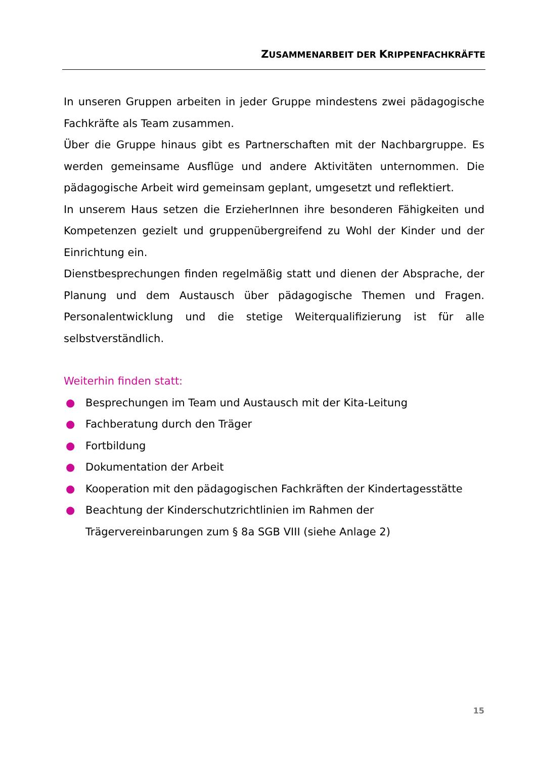ZUSAMMENARBEIT DER KRIPPENFACHKRÄFTE
In unseren Gruppen arbeiten in jeder Gruppe mindestens zwei pädago­gische Fachkräfte als Team zusammen.
Über die Gruppe hinaus gibt es Partnerschaften mit der Nachbargruppe. Es werden gemeinsame Ausflüge und andere Aktivitäten unternommen. Die pädagogische Arbeit wird gemeinsam geplant, umgesetzt und reflektiert.
In unserem Haus setzen die ErzieherInnen ihre besonderen Fähigkeiten und Kompetenzen gezielt und gruppenübergreifend zu Wohl der Kinder und der Einrichtung ein.
Dienstbesprechungen finden regelmäßig statt und dienen der Absprache, der Planung und dem Austausch über pädagogische Themen und Fragen. Personalentwicklung und die stetige Weiterqualifizierung ist für alle selbstverständlich.
Weiterhin finden statt:
● Besprechungen im Team und Austausch mit der Kita-Leitung
● Fachberatung durch den Träger
● Fortbildung
● Dokumentation der Arbeit
● Kooperation mit den pädagogischen Fachkräften der Kindertagesstätte
● Beachtung der Kinderschutzrichtlinien im Rahmen der Trägervereinbarungen zum § 8a SGB VIII (siehe Anlage 2)
15